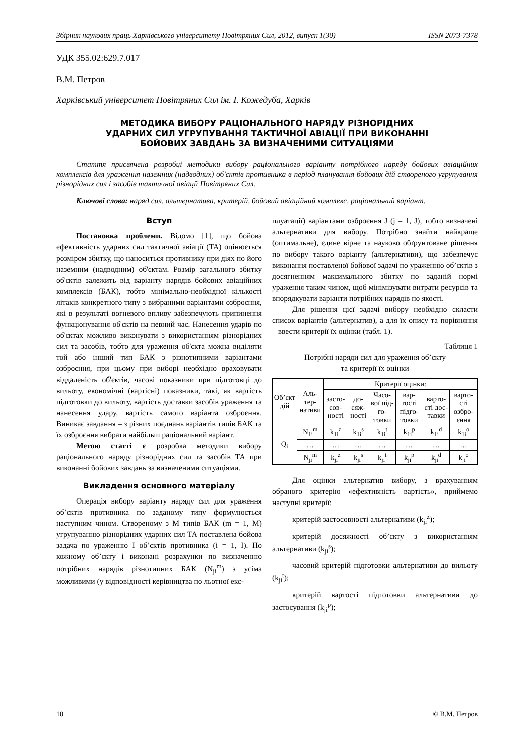Збірник наукових праць Харківського університету Повітряних Сил, 2012, випуск 1(30) ISSN 2073-7378
УДК 355.02:629.7.017
В.М. Петров
Харківський університет Повітряних Сил ім. І. Кожедуба, Харків
МЕТОДИКА ВИБОРУ РАЦІОНАЛЬНОГО НАРЯДУ РІЗНОРІДНИХ
УДАРНИХ СИЛ УГРУПУВАННЯ ТАКТИЧНОЇ АВІАЦІЇ ПРИ ВИКОНАННІ
БОЙОВИХ ЗАВДАНЬ ЗА ВИЗНАЧЕНИМИ СИТУАЦІЯМИ
Стаття присвячена розробці методики вибору раціонального варіанту потрібного наряду бойових авіаційних комплексів для ураження наземних (надводних) об'єктів противника в період планування бойових дій створеного угрупування різнорідних сил і засобів тактичної авіації Повітряних Сил.
Ключові слова: наряд сил, альтернатива, критерій, бойовий авіаційний комплекс, раціональний варіант.
Вступ
Постановка проблеми. Відомо [1], що бойова ефективність ударних сил тактичної авіації (ТА) оцінюється розміром збитку, що наноситься противнику при діях по його наземним (надводним) об'єктам. Розмір загального збитку об'єктів залежить від варіанту нарядів бойових авіаційних комплексів (БАК), тобто мінімально-необхідної кількості літаків конкретного типу з вибраними варіантами озброєння, які в результаті вогневого впливу забезпечують припинення функціонування об'єктів на певний час. Нанесення ударів по об'єктах можливо виконувати з використанням різнорідних сил та засобів, тобто для ураження об'єкта можна виділяти той або інший тип БАК з різнотипними варіантами озброєння, при цьому при виборі необхідно враховувати віддаленість об'єктів, часові показники при підготовці до вильоту, економічні (вартісні) показники, такі, як вартість підготовки до вильоту, вартість доставки засобів ураження та нанесення удару, вартість самого варіанта озброєння. Виникає завдання – з різних поєднань варіантів типів БАК та їх озброєння вибрати найбільш раціональний варіант.
Метою статті є розробка методики вибору раціонального наряду різнорідних сил та засобів ТА при виконанні бойових завдань за визначеними ситуаціями.
Викладення основного матеріалу
Операція вибору варіанту наряду сил для ураження об’єктів противника по заданому типу формулюється наступним чином. Створеному з M типів БАК (m = 1, M) угрупуванню різнорідних ударних сил ТА поставлена бойова задача по ураженню I об’єктів противника (i = 1, I). По кожному об’єкту i виконані розрахунки по визначенню потрібних нарядів різнотипних БАК (N<sub>ji</sub><sup>m</sup>) з усіма можливими (у відповідності керівництва по льотної екс-
плуатації) варіантами озброєння J (j = 1, J), тобто визначені альтернативи для вибору. Потрібно знайти найкраще (оптимальне), єдине вірне та науково обґрунтоване рішення по вибору такого варіанту (альтернативи), що забезпечує виконання поставленої бойової задачі по ураженню об’єктів з досягненням максимального збитку по заданій нормі ураження таким чином, щоб мінімізувати витрати ресурсів та впорядкувати варіанти потрібних нарядів по якості.
Для рішення цієї задачі вибору необхідно скласти список варіантів (альтернатив), а для їх опису та порівняння – ввести критерії їх оцінки (табл. 1).
Таблиця 1
Потрібні наряди сил для ураження об’єкту
та критерії їх оцінки
| Об’єкт дій | Аль-тер-нативи | Критерії оцінки: | | | | | |
| --- | --- | --- | --- | --- | --- | --- | --- |
| | | засто-сов-ності | до-сяж-ності | Часо-вої під-го-товки | вар-тості підго-товки | варто-сті дос-тавки | варто-сті озбро-єння |
| Q<sub>i</sub> | N<sub>1i</sub><sup>m</sup> | k<sub>1i</sub><sup>z</sup> | k<sub>1i</sub><sup>s</sup> | k<sub>1i</sub><sup>t</sup> | k<sub>1i</sub><sup>p</sup> | k<sub>1i</sub><sup>d</sup> | k<sub>1i</sub><sup>o</sup> |
| | … | … | … | … | … | … | … |
| | N<sub>ji</sub><sup>m</sup> | k<sub>ji</sub><sup>z</sup> | k<sub>ji</sub><sup>s</sup> | k<sub>ji</sub><sup>t</sup> | k<sub>ji</sub><sup>p</sup> | k<sub>ji</sub><sup>d</sup> | k<sub>ji</sub><sup>o</sup> |
Для оцінки альтернатив вибору, з врахуванням обраного критерію «ефективність вартість», приймемо наступні критерії:
критерій застосовності альтернативи (k<sub>ji</sub><sup>z</sup>);
критерій досяжності об’єкту з використанням альтернативи (k<sub>ji</sub><sup>s</sup>);
часовий критерій підготовки альтернативи до вильоту (k<sub>ji</sub><sup>t</sup>);
критерій вартості підготовки альтернативи до застосування (k<sub>ji</sub><sup>p</sup>);
10 © В.М. Петров